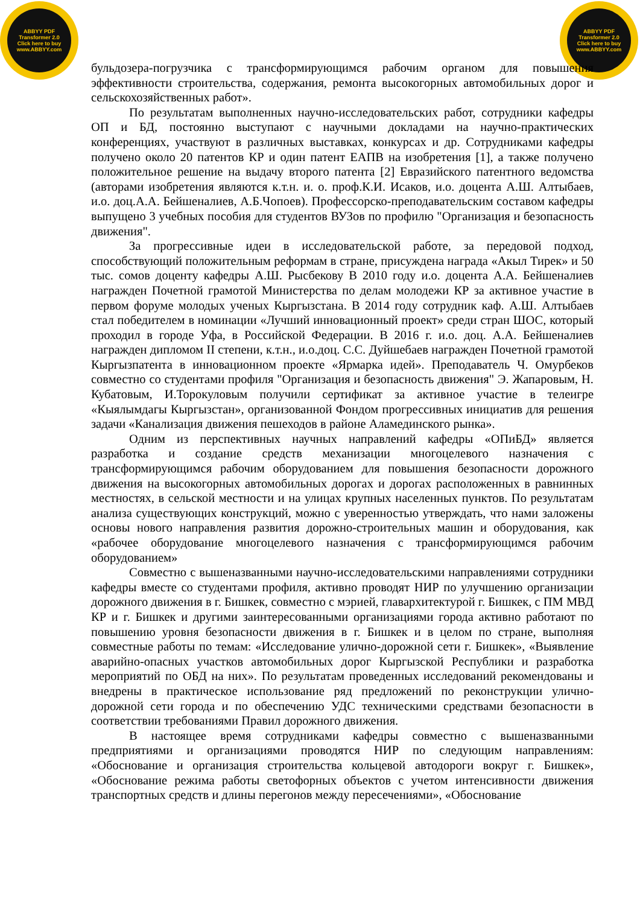ABBYY PDF Transformer 2.0
Click here to buy
www.ABBYY.com
ABBYY PDF Transformer 2.0
Click here to buy
www.ABBYY.com
бульдозера-погрузчика с трансформирующимся рабочим органом для повышения эффективности строительства, содержания, ремонта высокогорных автомобильных дорог и сельскохозяйственных работ».
По результатам выполненных научно-исследовательских работ, сотрудники кафедры ОП и БД, постоянно выступают с научными докладами на научно-практических конференциях, участвуют в различных выставках, конкурсах и др. Сотрудниками кафедры получено около 20 патентов КР и один патент ЕАПВ на изобретения [1], а также получено положительное решение на выдачу второго патента [2] Евразийского патентного ведомства (авторами изобретения являются к.т.н. и. о. проф.К.И. Исаков, и.о. доцента А.Ш. Алтыбаев, и.о. доц.А.А. Бейшеналиев, А.Б.Чопоев). Профессорско-преподавательским составом кафедры выпущено 3 учебных пособия для студентов ВУЗов по профилю "Организация и безопасность движения".
За прогрессивные идеи в исследовательской работе, за передовой подход, способствующий положительным реформам в стране, присуждена награда «Акыл Тирек» и 50 тыс. сомов доценту кафедры А.Ш. Рысбекову В 2010 году и.о. доцента А.А. Бейшеналиев награжден Почетной грамотой Министерства по делам молодежи КР за активное участие в первом форуме молодых ученых Кыргызстана. В 2014 году сотрудник каф. А.Ш. Алтыбаев стал победителем в номинации «Лучший инновационный проект» среди стран ШОС, который проходил в городе Уфа, в Российской Федерации. В 2016 г. и.о. доц. А.А. Бейшеналиев награжден дипломом II степени, к.т.н., и.о.доц. С.С. Дуйшебаев награжден Почетной грамотой Кыргызпатента в инновационном проекте «Ярмарка идей». Преподаватель Ч. Омурбеков совместно со студентами профиля "Организация и безопасность движения" Э. Жапаровым, Н. Кубатовым, И.Торокуловым получили сертификат за активное участие в телеигре «Кыялымдагы Кыргызстан», организованной Фондом прогрессивных инициатив для решения задачи «Канализация движения пешеходов в районе Аламединского рынка».
Одним из перспективных научных направлений кафедры «ОПиБД» является разработка и создание средств механизации многоцелевого назначения с трансформирующимся рабочим оборудованием для повышения безопасности дорожного движения на высокогорных автомобильных дорогах и дорогах расположенных в равнинных местностях, в сельской местности и на улицах крупных населенных пунктов. По результатам анализа существующих конструкций, можно с уверенностью утверждать, что нами заложены основы нового направления развития дорожно-строительных машин и оборудования, как «рабочее оборудование многоцелевого назначения с трансформирующимся рабочим оборудованием»
Совместно с вышеназванными научно-исследовательскими направлениями сотрудники кафедры вместе со студентами профиля, активно проводят НИР по улучшению организации дорожного движения в г. Бишкек, совместно с мэрией, главархитектурой г. Бишкек, с ПМ МВД КР и г. Бишкек и другими заинтересованными организациями города активно работают по повышению уровня безопасности движения в г. Бишкек и в целом по стране, выполняя совместные работы по темам: «Исследование улично-дорожной сети г. Бишкек», «Выявление аварийно-опасных участков автомобильных дорог Кыргызской Республики и разработка мероприятий по ОБД на них». По результатам проведенных исследований рекомендованы и внедрены в практическое использование ряд предложений по реконструкции улично-дорожной сети города и по обеспечению УДС техническими средствами безопасности в соответствии требованиями Правил дорожного движения.
В настоящее время сотрудниками кафедры совместно с вышеназванными предприятиями и организациями проводятся НИР по следующим направлениям: «Обоснование и организация строительства кольцевой автодороги вокруг г. Бишкек», «Обоснование режима работы светофорных объектов с учетом интенсивности движения транспортных средств и длины перегонов между пересечениями», «Обоснование